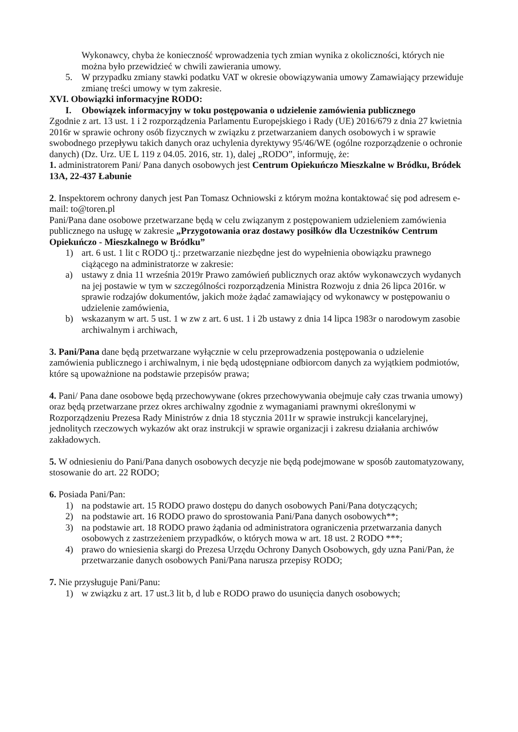Wykonawcy, chyba że konieczność wprowadzenia tych zmian wynika z okoliczności, których nie można było przewidzieć w chwili zawierania umowy.
5. W przypadku zmiany stawki podatku VAT w okresie obowiązywania umowy Zamawiający przewiduje zmianę treści umowy w tym zakresie.
XVI. Obowiązki informacyjne RODO:
I. Obowiązek informacyjny w toku postępowania o udzielenie zamówienia publicznego
Zgodnie z art. 13 ust. 1 i 2 rozporządzenia Parlamentu Europejskiego i Rady (UE) 2016/679 z dnia 27 kwietnia 2016r w sprawie ochrony osób fizycznych w związku z przetwarzaniem danych osobowych i w sprawie swobodnego przepływu takich danych oraz uchylenia dyrektywy 95/46/WE (ogólne rozporządzenie o ochronie danych) (Dz. Urz. UE L 119 z 04.05. 2016, str. 1), dalej „RODO”, informuję, że:
1. administratorem Pani/ Pana danych osobowych jest Centrum Opiekuńczo Mieszkalne w Bródku, Bródek 13A, 22-437 Łabunie
2. Inspektorem ochrony danych jest Pan Tomasz Ochniowski z którym można kontaktować się pod adresem e- mail: to@toren.pl
Pani/Pana dane osobowe przetwarzane będą w celu związanym z postępowaniem udzieleniem zamówienia publicznego na usługę w zakresie „Przygotowania oraz dostawy posiłków dla Uczestników Centrum Opiekuńczo - Mieszkalnego w Bródku”
1) art. 6 ust. 1 lit c RODO tj.: przetwarzanie niezbędne jest do wypełnienia obowiązku prawnego ciążącego na administratorze w zakresie:
a) ustawy z dnia 11 września 2019r Prawo zamówień publicznych oraz aktów wykonawczych wydanych na jej postawie w tym w szczególności rozporządzenia Ministra Rozwoju z dnia 26 lipca 2016r. w sprawie rodzajów dokumentów, jakich może żądać zamawiający od wykonawcy w postępowaniu o udzielenie zamówienia,
b) wskazanym w art. 5 ust. 1 w zw z art. 6 ust. 1 i 2b ustawy z dnia 14 lipca 1983r o narodowym zasobie archiwalnym i archiwach,
3. Pani/Pana dane będą przetwarzane wyłącznie w celu przeprowadzenia postępowania o udzielenie zamówienia publicznego i archiwalnym, i nie będą udostępniane odbiorcom danych za wyjątkiem podmiotów, które są upoważnione na podstawie przepisów prawa;
4. Pani/ Pana dane osobowe będą przechowywane (okres przechowywania obejmuje cały czas trwania umowy) oraz będą przetwarzane przez okres archiwalny zgodnie z wymaganiami prawnymi określonymi w Rozporządzeniu Prezesa Rady Ministrów z dnia 18 stycznia 2011r w sprawie instrukcji kancelaryjnej, jednolitych rzeczowych wykazów akt oraz instrukcji w sprawie organizacji i zakresu działania archiwów zakładowych.
5. W odniesieniu do Pani/Pana danych osobowych decyzje nie będą podejmowane w sposób zautomatyzowany, stosowanie do art. 22 RODO;
6. Posiada Pani/Pan:
1) na podstawie art. 15 RODO prawo dostępu do danych osobowych Pani/Pana dotyczących;
2) na podstawie art. 16 RODO prawo do sprostowania Pani/Pana danych osobowych**;
3) na podstawie art. 18 RODO prawo żądania od administratora ograniczenia przetwarzania danych osobowych z zastrzeżeniem przypadków, o których mowa w art. 18 ust. 2 RODO ***;
4) prawo do wniesienia skargi do Prezesa Urzędu Ochrony Danych Osobowych, gdy uzna Pani/Pan, że przetwarzanie danych osobowych Pani/Pana narusza przepisy RODO;
7. Nie przysługuje Pani/Panu:
1) w związku z art. 17 ust.3 lit b, d lub e RODO prawo do usunięcia danych osobowych;